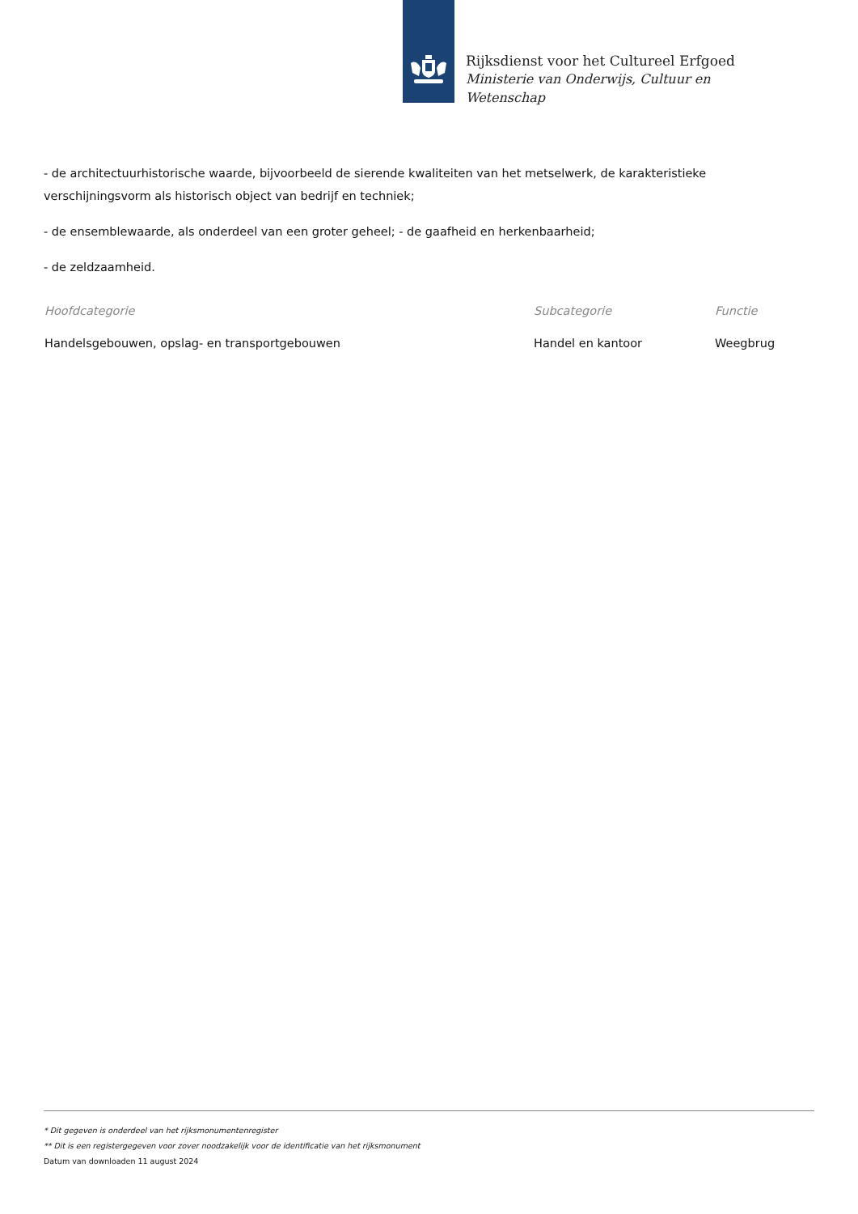Rijksdienst voor het Cultureel Erfgoed
Ministerie van Onderwijs, Cultuur en
Wetenschap
- de architectuurhistorische waarde, bijvoorbeeld de sierende kwaliteiten van het metselwerk, de karakteristieke verschijningsvorm als historisch object van bedrijf en techniek;
- de ensemblewaarde, als onderdeel van een groter geheel; - de gaafheid en herkenbaarheid;
- de zeldzaamheid.
| Hoofdcategorie | Subcategorie | Functie |
| --- | --- | --- |
| Handelsgebouwen, opslag- en transportgebouwen | Handel en kantoor | Weegbrug |
* Dit gegeven is onderdeel van het rijksmonumentenregister
** Dit is een registergegeven voor zover noodzakelijk voor de identificatie van het rijksmonument
Datum van downloaden 11 august 2024